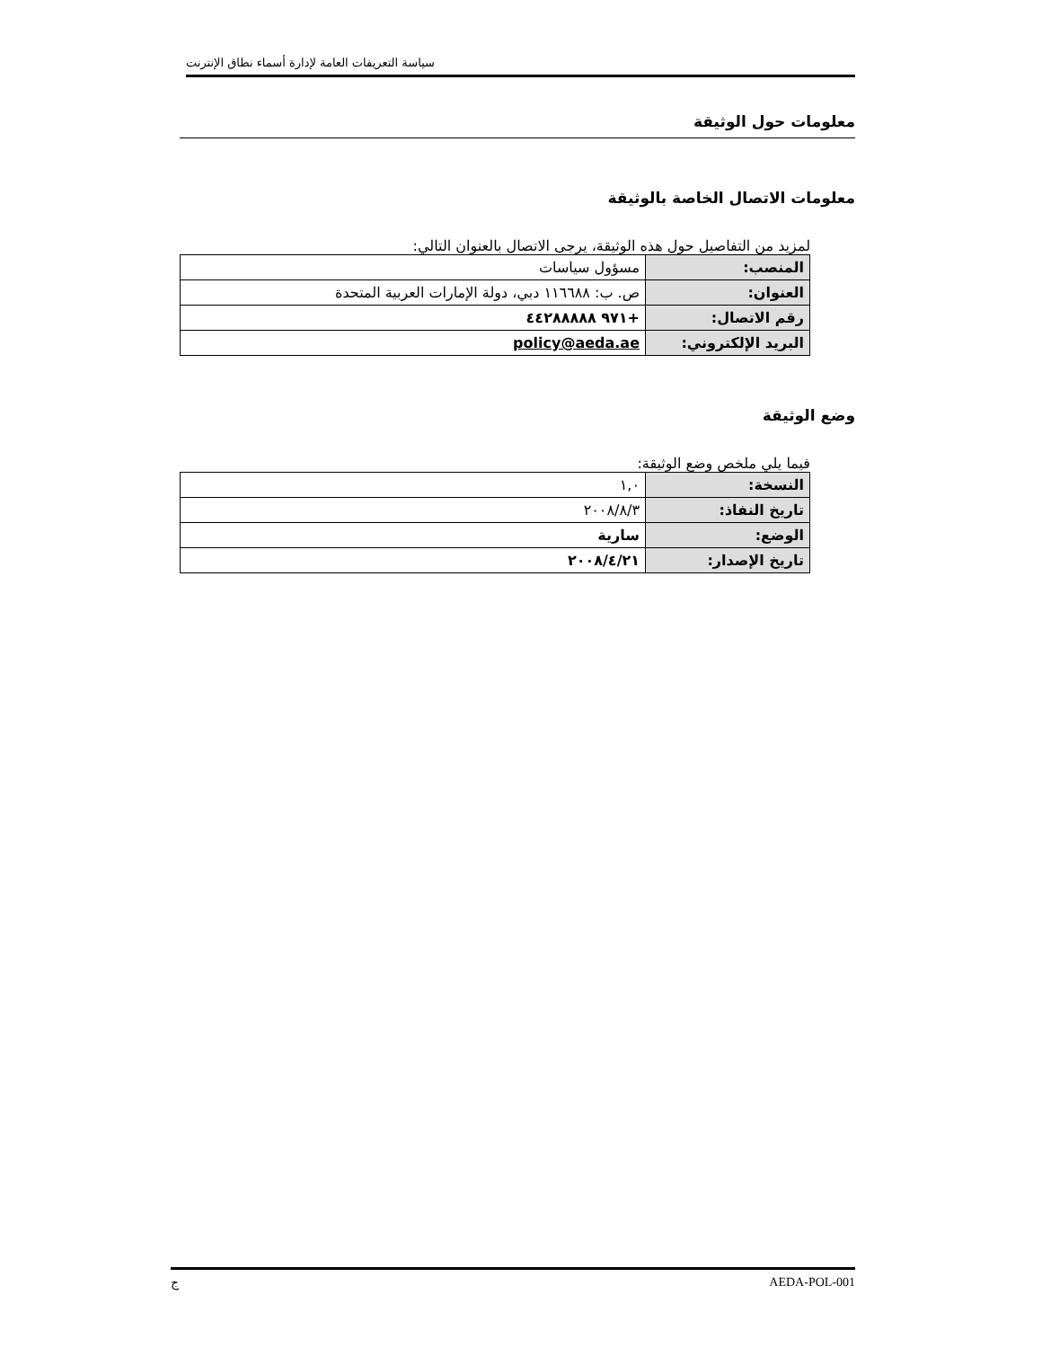سياسة التعريفات العامة لإدارة أسماء نطاق الإنترنت
معلومات حول الوثيقة
معلومات الاتصال الخاصة بالوثيقة
لمزيد من التفاصيل حول هذه الوثيقة، يرجى الاتصال بالعنوان التالي:
| المنصب: | مسؤول سياسات |
| العنوان: | ص. ب: ١١٦٦٨٨ دبي، دولة الإمارات العربية المتحدة |
| رقم الاتصال: | +٩٧١ ٤٤٢٨٨٨٨٨ |
| البريد الإلكتروني: | policy@aeda.ae |
وضع الوثيقة
فيما يلي ملخص وضع الوثيقة:
| النسخة: | ١,٠ |
| تاريخ النفاذ: | ٢٠٠٨/٨/٣ |
| الوضع: | سارية |
| تاريخ الإصدار: | ٢٠٠٨/٤/٢١ |
ج AEDA-POL-001